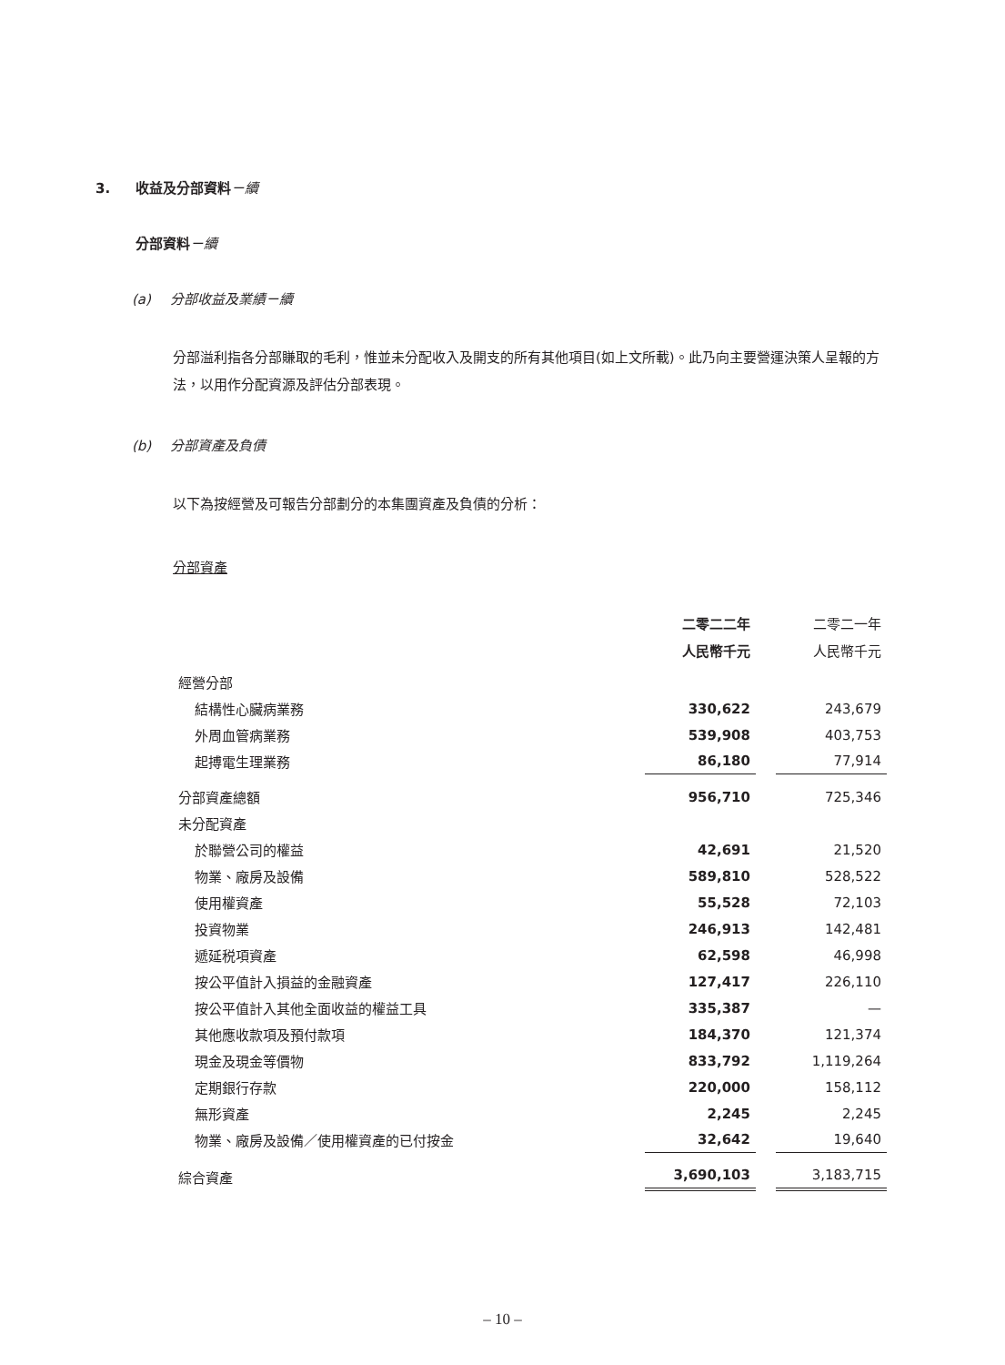3. 收益及分部資料－續
分部資料－續
(a) 分部收益及業績－續
分部溢利指各分部賺取的毛利，惟並未分配收入及開支的所有其他項目(如上文所載)。此乃向主要營運決策人呈報的方法，以用作分配資源及評估分部表現。
(b) 分部資產及負債
以下為按經營及可報告分部劃分的本集團資產及負債的分析：
分部資產
| | 二零二二年 人民幣千元 | | 二零二一年 人民幣千元 |
| --- | --- | --- | --- |
| 經營分部 | | | |
| 結構性心臟病業務 | 330,622 | | 243,679 |
| 外周血管病業務 | 539,908 | | 403,753 |
| 起搏電生理業務 | 86,180 | | 77,914 |
| 分部資產總額 | 956,710 | | 725,346 |
| 未分配資產 | | | |
| 於聯營公司的權益 | 42,691 | | 21,520 |
| 物業、廠房及設備 | 589,810 | | 528,522 |
| 使用權資產 | 55,528 | | 72,103 |
| 投資物業 | 246,913 | | 142,481 |
| 遞延税項資產 | 62,598 | | 46,998 |
| 按公平值計入損益的金融資產 | 127,417 | | 226,110 |
| 按公平值計入其他全面收益的權益工具 | 335,387 | | — |
| 其他應收款項及預付款項 | 184,370 | | 121,374 |
| 現金及現金等價物 | 833,792 | | 1,119,264 |
| 定期銀行存款 | 220,000 | | 158,112 |
| 無形資產 | 2,245 | | 2,245 |
| 物業、廠房及設備／使用權資產的已付按金 | 32,642 | | 19,640 |
| 綜合資產 | 3,690,103 | | 3,183,715 |
– 10 –